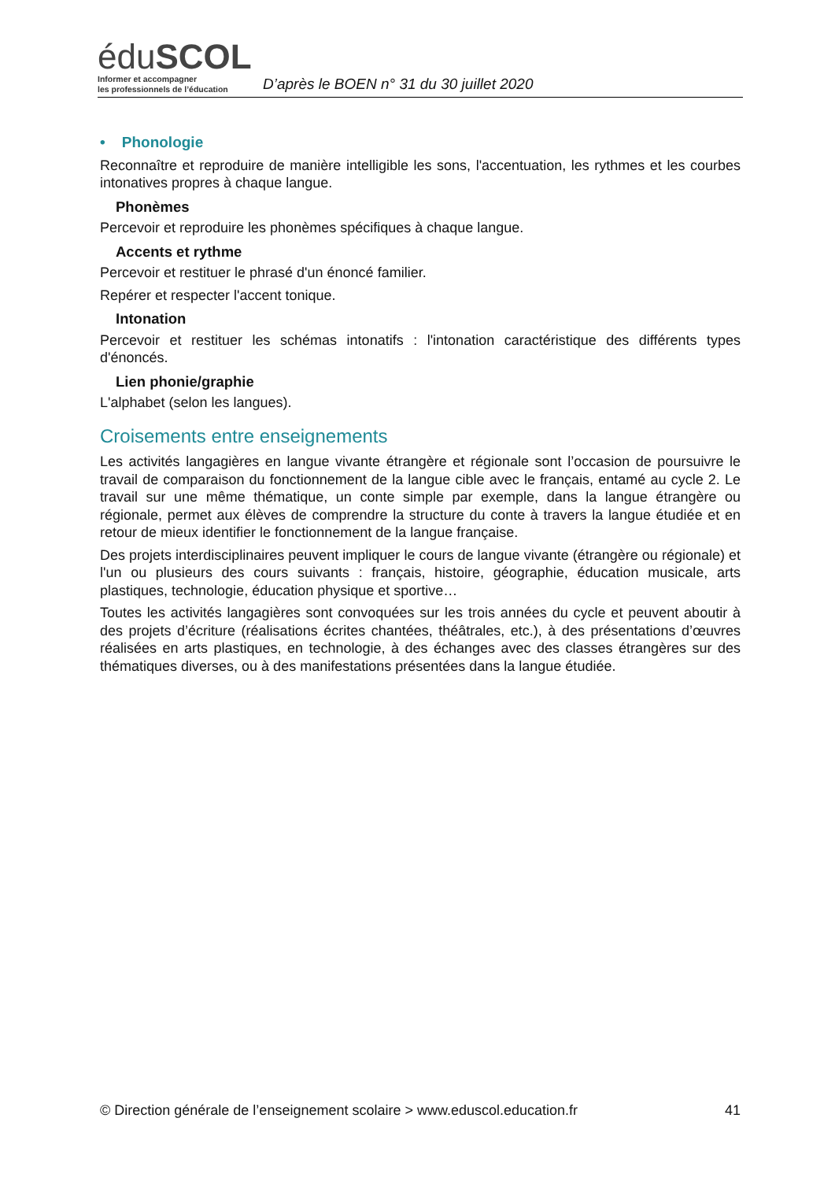éduSCOL
Informer et accompagner
les professionnels de l’éducation
D’après le BOEN n° 31 du 30 juillet 2020
• Phonologie
Reconnaître et reproduire de manière intelligible les sons, l'accentuation, les rythmes et les courbes intonatives propres à chaque langue.
Phonèmes
Percevoir et reproduire les phonèmes spécifiques à chaque langue.
Accents et rythme
Percevoir et restituer le phrasé d'un énoncé familier.
Repérer et respecter l'accent tonique.
Intonation
Percevoir et restituer les schémas intonatifs : l'intonation caractéristique des différents types d'énoncés.
Lien phonie/graphie
L'alphabet (selon les langues).
Croisements entre enseignements
Les activités langagières en langue vivante étrangère et régionale sont l’occasion de poursuivre le travail de comparaison du fonctionnement de la langue cible avec le français, entamé au cycle 2. Le travail sur une même thématique, un conte simple par exemple, dans la langue étrangère ou régionale, permet aux élèves de comprendre la structure du conte à travers la langue étudiée et en retour de mieux identifier le fonctionnement de la langue française.
Des projets interdisciplinaires peuvent impliquer le cours de langue vivante (étrangère ou régionale) et l'un ou plusieurs des cours suivants : français, histoire, géographie, éducation musicale, arts plastiques, technologie, éducation physique et sportive…
Toutes les activités langagières sont convoquées sur les trois années du cycle et peuvent aboutir à des projets d’écriture (réalisations écrites chantées, théâtrales, etc.), à des présentations d’œuvres réalisées en arts plastiques, en technologie, à des échanges avec des classes étrangères sur des thématiques diverses, ou à des manifestations présentées dans la langue étudiée.
© Direction générale de l’enseignement scolaire > www.eduscol.education.fr 41